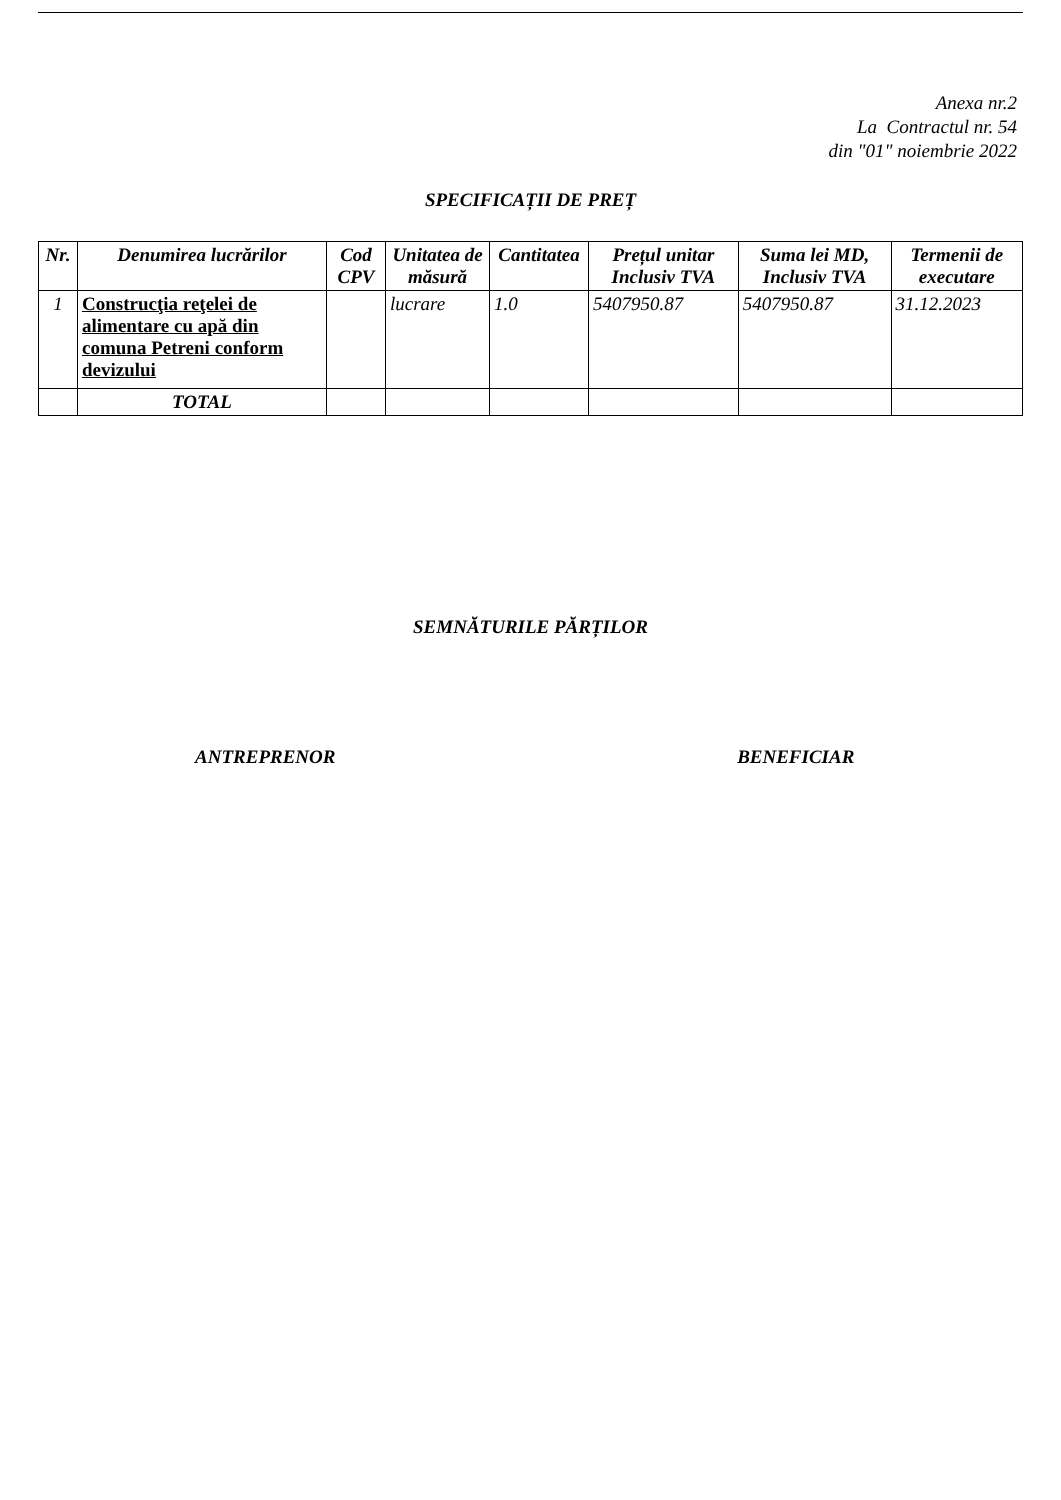Anexa nr.2
La Contractul nr. 54
din "01" noiembrie 2022
SPECIFICAȚII DE PREȚ
| Nr. | Denumirea lucrărilor | Cod CPV | Unitatea de măsură | Cantitatea | Prețul unitar Inclusiv TVA | Suma lei MD, Inclusiv TVA | Termenii de executare |
| --- | --- | --- | --- | --- | --- | --- | --- |
| 1 | Construcţia reţelei de alimentare cu apă din comuna Petreni conform devizului | | lucrare | 1.0 | 5407950.87 | 5407950.87 | 31.12.2023 |
| | TOTAL | | | | | | |
SEMNĂTURILE PĂRȚILOR
ANTREPRENOR BENEFICIAR